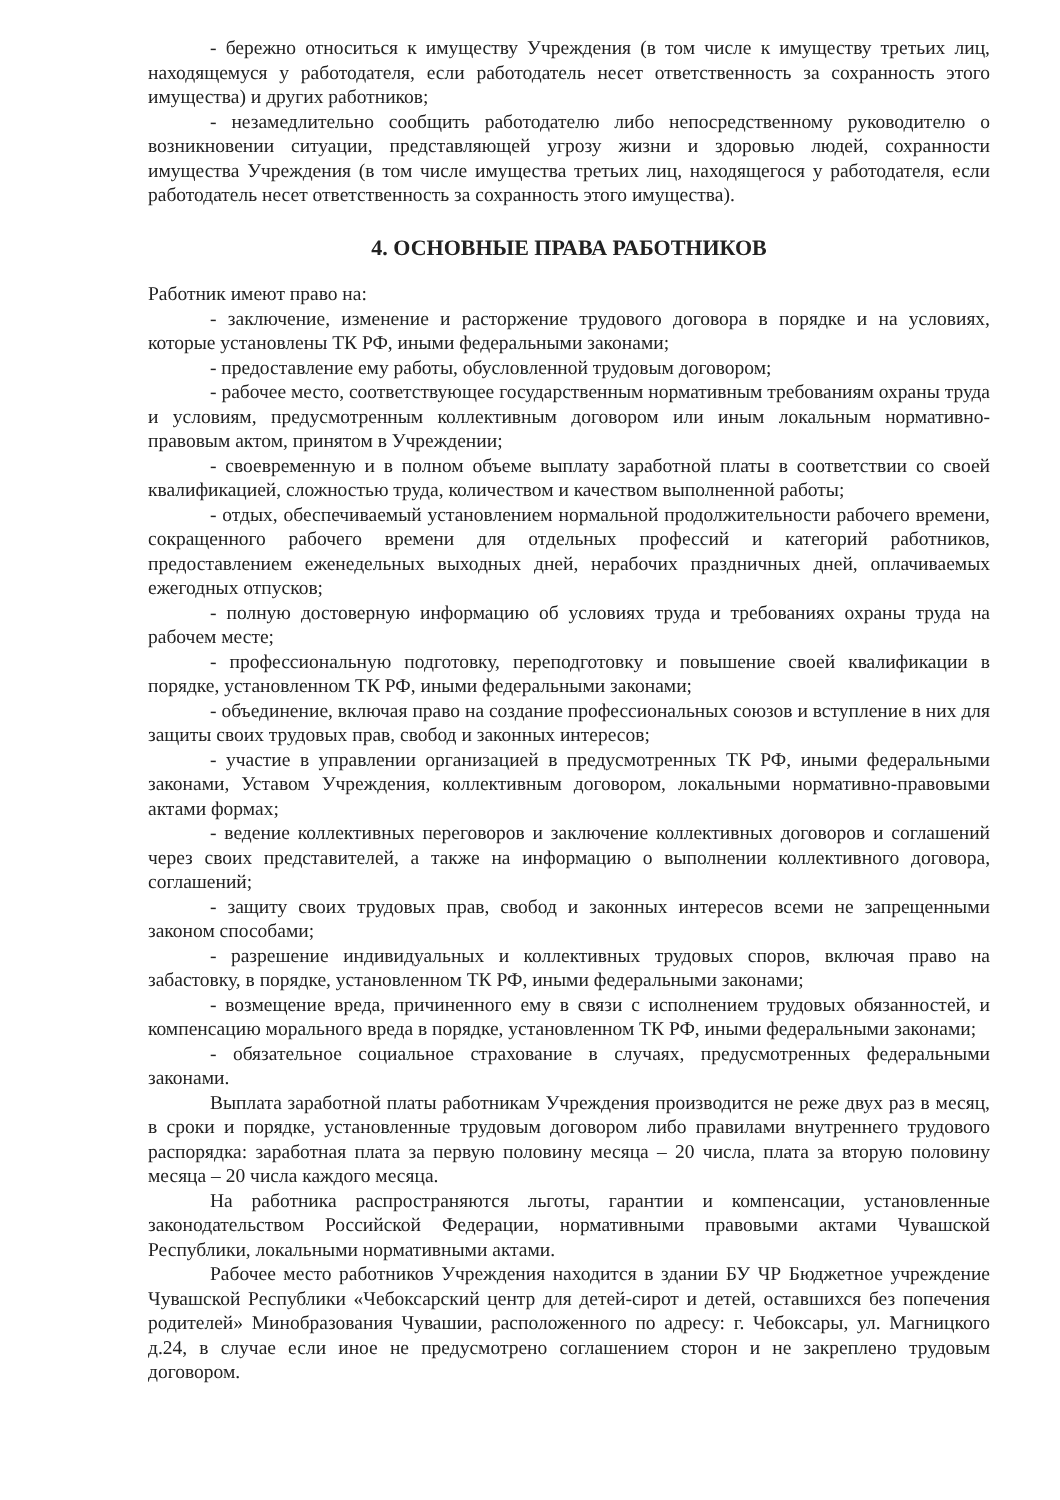- бережно относиться к имуществу Учреждения (в том числе к имуществу третьих лиц, находящемуся у работодателя, если работодатель несет ответственность за сохранность этого имущества) и других работников;
- незамедлительно сообщить работодателю либо непосредственному руководителю о возникновении ситуации, представляющей угрозу жизни и здоровью людей, сохранности имущества Учреждения (в том числе имущества третьих лиц, находящегося у работодателя, если работодатель несет ответственность за сохранность этого имущества).
4. ОСНОВНЫЕ ПРАВА РАБОТНИКОВ
Работник имеют право на:
- заключение, изменение и расторжение трудового договора в порядке и на условиях, которые установлены ТК РФ, иными федеральными законами;
- предоставление ему работы, обусловленной трудовым договором;
- рабочее место, соответствующее государственным нормативным требованиям охраны труда и условиям, предусмотренным коллективным договором или иным локальным нормативно-правовым актом, принятом в Учреждении;
- своевременную и в полном объеме выплату заработной платы в соответствии со своей квалификацией, сложностью труда, количеством и качеством выполненной работы;
- отдых, обеспечиваемый установлением нормальной продолжительности рабочего времени, сокращенного рабочего времени для отдельных профессий и категорий работников, предоставлением еженедельных выходных дней, нерабочих праздничных дней, оплачиваемых ежегодных отпусков;
- полную достоверную информацию об условиях труда и требованиях охраны труда на рабочем месте;
- профессиональную подготовку, переподготовку и повышение своей квалификации в порядке, установленном ТК РФ, иными федеральными законами;
- объединение, включая право на создание профессиональных союзов и вступление в них для защиты своих трудовых прав, свобод и законных интересов;
- участие в управлении организацией в предусмотренных ТК РФ, иными федеральными законами, Уставом Учреждения, коллективным договором, локальными нормативно-правовыми актами формах;
- ведение коллективных переговоров и заключение коллективных договоров и соглашений через своих представителей, а также на информацию о выполнении коллективного договора, соглашений;
- защиту своих трудовых прав, свобод и законных интересов всеми не запрещенными законом способами;
- разрешение индивидуальных и коллективных трудовых споров, включая право на забастовку, в порядке, установленном ТК РФ, иными федеральными законами;
- возмещение вреда, причиненного ему в связи с исполнением трудовых обязанностей, и компенсацию морального вреда в порядке, установленном ТК РФ, иными федеральными законами;
- обязательное социальное страхование в случаях, предусмотренных федеральными законами.
Выплата заработной платы работникам Учреждения производится не реже двух раз в месяц, в сроки и порядке, установленные трудовым договором либо правилами внутреннего трудового распорядка: заработная плата за первую половину месяца – 20 числа, плата за вторую половину месяца – 20 числа каждого месяца.
На работника распространяются льготы, гарантии и компенсации, установленные законодательством Российской Федерации, нормативными правовыми актами Чувашской Республики, локальными нормативными актами.
Рабочее место работников Учреждения находится в здании БУ ЧР Бюджетное учреждение Чувашской Республики «Чебоксарский центр для детей-сирот и детей, оставшихся без попечения родителей» Минобразования Чувашии, расположенного по адресу: г. Чебоксары, ул. Магницкого д.24, в случае если иное не предусмотрено соглашением сторон и не закреплено трудовым договором.